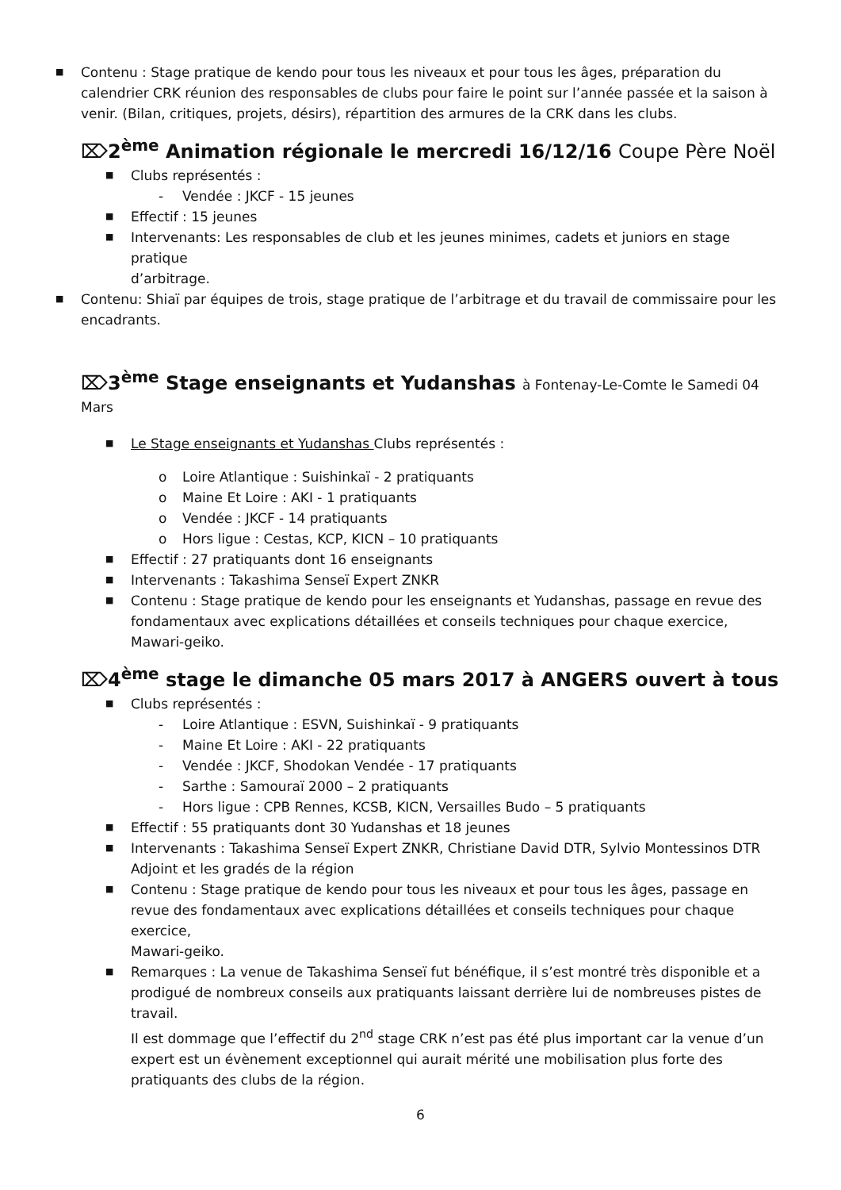■ Contenu : Stage pratique de kendo pour tous les niveaux et pour tous les âges, préparation du calendrier CRK réunion des responsables de clubs pour faire le point sur l’année passée et la saison à venir. (Bilan, critiques, projets, désirs), répartition des armures de la CRK dans les clubs.
⌦2<sup>ème</sup> Animation régionale le mercredi 16/12/16 Coupe Père Noël
■ Clubs représentés :
- Vendée : JKCF - 15 jeunes
■ Effectif : 15 jeunes
■ Intervenants: Les responsables de club et les jeunes minimes, cadets et juniors en stage pratique
d’arbitrage.
■ Contenu: Shiaï par équipes de trois, stage pratique de l’arbitrage et du travail de commissaire pour les encadrants.
⌦3<sup>ème</sup> Stage enseignants et Yudanshas à Fontenay-Le-Comte le Samedi 04 Mars
■ Le Stage enseignants et Yudanshas Clubs représentés :
o Loire Atlantique : Suishinkaï - 2 pratiquants
o Maine Et Loire : AKI - 1 pratiquants
o Vendée : JKCF - 14 pratiquants
o Hors ligue : Cestas, KCP, KICN – 10 pratiquants
■ Effectif : 27 pratiquants dont 16 enseignants
■ Intervenants : Takashima Senseï Expert ZNKR
■ Contenu : Stage pratique de kendo pour les enseignants et Yudanshas, passage en revue des fondamentaux avec explications détaillées et conseils techniques pour chaque exercice,
Mawari-geiko.
⌦4<sup>ème</sup> stage le dimanche 05 mars 2017 à ANGERS ouvert à tous
■ Clubs représentés :
- Loire Atlantique : ESVN, Suishinkaï - 9 pratiquants
- Maine Et Loire : AKI - 22 pratiquants
- Vendée : JKCF, Shodokan Vendée - 17 pratiquants
- Sarthe : Samouraï 2000 – 2 pratiquants
- Hors ligue : CPB Rennes, KCSB, KICN, Versailles Budo – 5 pratiquants
■ Effectif : 55 pratiquants dont 30 Yudanshas et 18 jeunes
■ Intervenants : Takashima Senseï Expert ZNKR, Christiane David DTR, Sylvio Montessinos DTR
Adjoint et les gradés de la région
■ Contenu : Stage pratique de kendo pour tous les niveaux et pour tous les âges, passage en revue des fondamentaux avec explications détaillées et conseils techniques pour chaque exercice,
Mawari-geiko.
■ Remarques : La venue de Takashima Senseï fut bénéfique, il s’est montré très disponible et a prodigué de nombreux conseils aux pratiquants laissant derrière lui de nombreuses pistes de travail.
Il est dommage que l’effectif du 2<sup>nd</sup> stage CRK n’est pas été plus important car la venue d’un expert est un évènement exceptionnel qui aurait mérité une mobilisation plus forte des pratiquants des clubs de la région.
6